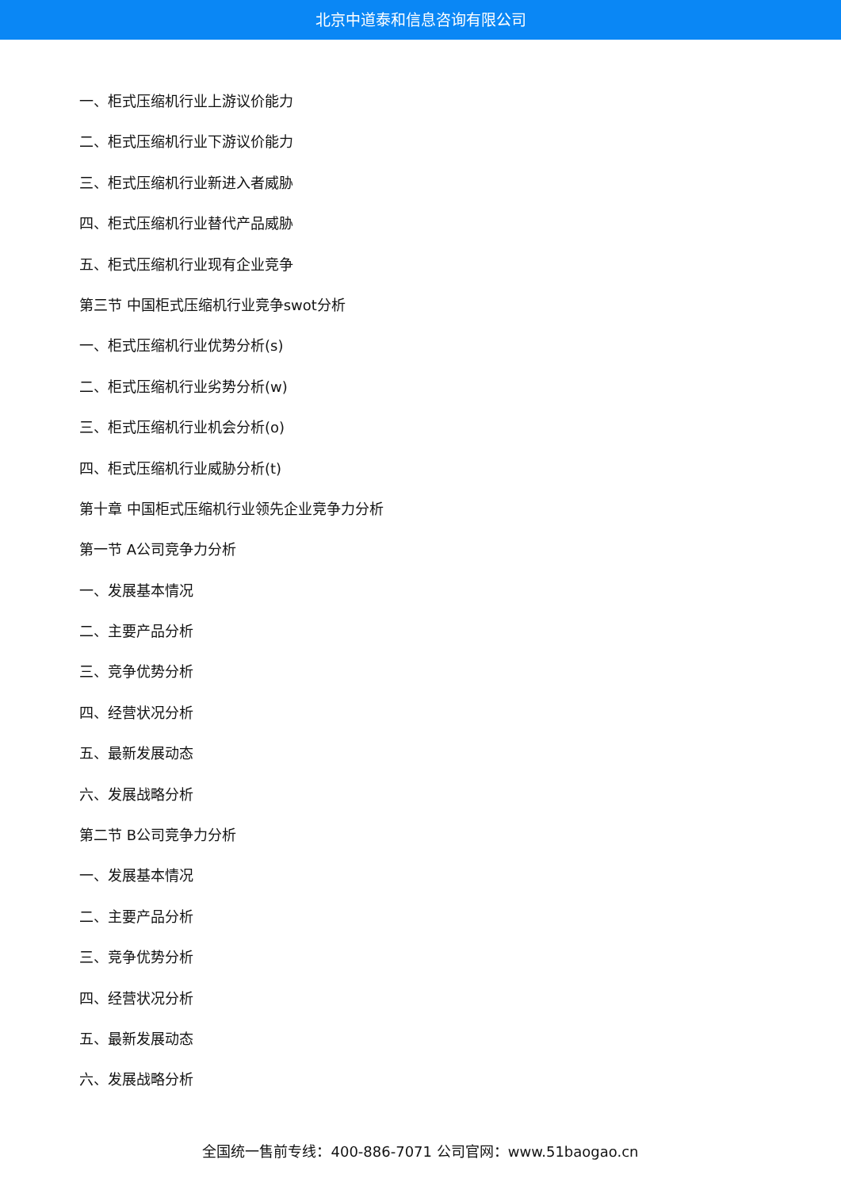北京中道泰和信息咨询有限公司
一、柜式压缩机行业上游议价能力
二、柜式压缩机行业下游议价能力
三、柜式压缩机行业新进入者威胁
四、柜式压缩机行业替代产品威胁
五、柜式压缩机行业现有企业竞争
第三节 中国柜式压缩机行业竞争swot分析
一、柜式压缩机行业优势分析(s)
二、柜式压缩机行业劣势分析(w)
三、柜式压缩机行业机会分析(o)
四、柜式压缩机行业威胁分析(t)
第十章 中国柜式压缩机行业领先企业竞争力分析
第一节 A公司竞争力分析
一、发展基本情况
二、主要产品分析
三、竞争优势分析
四、经营状况分析
五、最新发展动态
六、发展战略分析
第二节 B公司竞争力分析
一、发展基本情况
二、主要产品分析
三、竞争优势分析
四、经营状况分析
五、最新发展动态
六、发展战略分析
全国统一售前专线：400-886-7071 公司官网：www.51baogao.cn